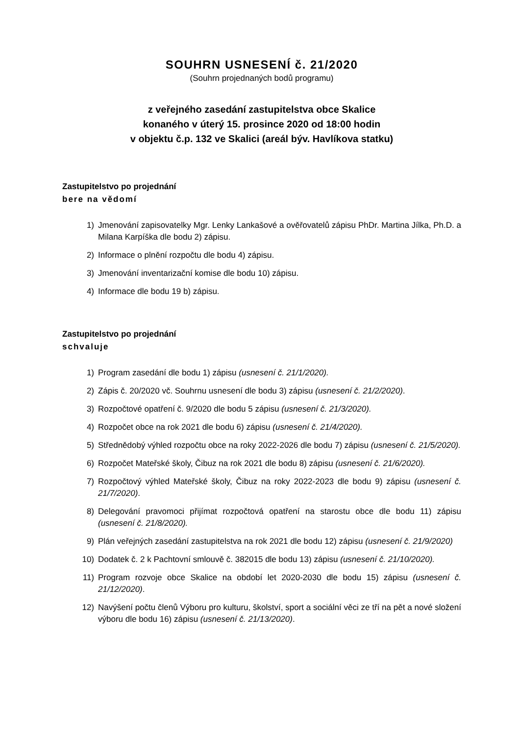SOUHRN USNESENÍ č. 21/2020
(Souhrn projednaných bodů programu)
z veřejného zasedání zastupitelstva obce Skalice
konaného v úterý 15. prosince 2020 od 18:00 hodin
v objektu č.p. 132 ve Skalici (areál býv. Havlíkova statku)
Zastupitelstvo po projednání
bere na vědomí
1) Jmenování zapisovatelky Mgr. Lenky Lankašové a ověřovatelů zápisu PhDr. Martina Jílka, Ph.D. a Milana Karpíška dle bodu 2) zápisu.
2) Informace o plnění rozpočtu dle bodu 4) zápisu.
3) Jmenování inventarizační komise dle bodu 10) zápisu.
4) Informace dle bodu 19 b) zápisu.
Zastupitelstvo po projednání
schvaluje
1) Program zasedání dle bodu 1) zápisu (usnesení č. 21/1/2020).
2) Zápis č. 20/2020 vč. Souhrnu usnesení dle bodu 3) zápisu (usnesení č. 21/2/2020).
3) Rozpočtové opatření č. 9/2020 dle bodu 5 zápisu (usnesení č. 21/3/2020).
4) Rozpočet obce na rok 2021 dle bodu 6) zápisu (usnesení č. 21/4/2020).
5) Střednědobý výhled rozpočtu obce na roky 2022-2026 dle bodu 7) zápisu (usnesení č. 21/5/2020).
6) Rozpočet Mateřské školy, Čibuz na rok 2021 dle bodu 8) zápisu (usnesení č. 21/6/2020).
7) Rozpočtový výhled Mateřské školy, Čibuz na roky 2022-2023 dle bodu 9) zápisu (usnesení č. 21/7/2020).
8) Delegování pravomoci přijímat rozpočtová opatření na starostu obce dle bodu 11) zápisu (usnesení č. 21/8/2020).
9) Plán veřejných zasedání zastupitelstva na rok 2021 dle bodu 12) zápisu (usnesení č. 21/9/2020)
10) Dodatek č. 2 k Pachtovní smlouvě č. 382015 dle bodu 13) zápisu (usnesení č. 21/10/2020).
11) Program rozvoje obce Skalice na období let 2020-2030 dle bodu 15) zápisu (usnesení č. 21/12/2020).
12) Navýšení počtu členů Výboru pro kulturu, školství, sport a sociální věci ze tří na pět a nové složení výboru dle bodu 16) zápisu (usnesení č. 21/13/2020).